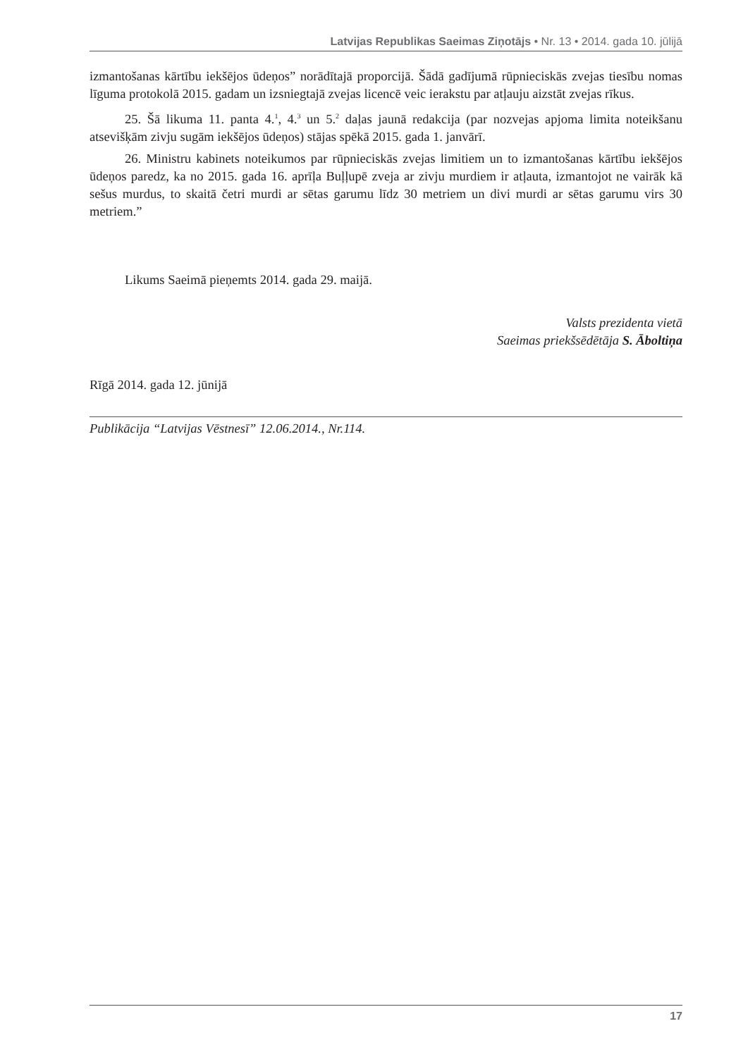Latvijas Republikas Saeimas Ziņotājs • Nr. 13 • 2014. gada 10. jūlijā
izmantošanas kārtību iekšējos ūdeņos” norādītajā proporcijā. Šādā gadījumā rūpnieciskās zvejas tiesību nomas līguma protokolā 2015. gadam un izsniegtajā zvejas licencē veic ierakstu par atļauju aizstāt zvejas rīkus.
25. Šā likuma 11. panta 4.<sup>1</sup>, 4.<sup>3</sup> un 5.<sup>2</sup> daļas jaunā redakcija (par nozvejas apjoma limita noteikšanu atsevišķām zivju sugām iekšējos ūdeņos) stājas spēkā 2015. gada 1. janvārī.
26. Ministru kabinets noteikumos par rūpnieciskās zvejas limitiem un to izmantošanas kārtību iekšējos ūdeņos paredz, ka no 2015. gada 16. aprīļa Buļļupē zveja ar zivju murdiem ir atļauta, izmantojot ne vairāk kā sešus murdus, to skaitā četri murdi ar sētas garumu līdz 30 metriem un divi murdi ar sētas garumu virs 30 metriem.”
Likums Saeimā pieņemts 2014. gada 29. maijā.
Valsts prezidenta vietā
Saeimas priekšsēdētāja S. Āboltiņa
Rīgā 2014. gada 12. jūnijā
Publikācija “Latvijas Vēstnesī” 12.06.2014., Nr.114.
17